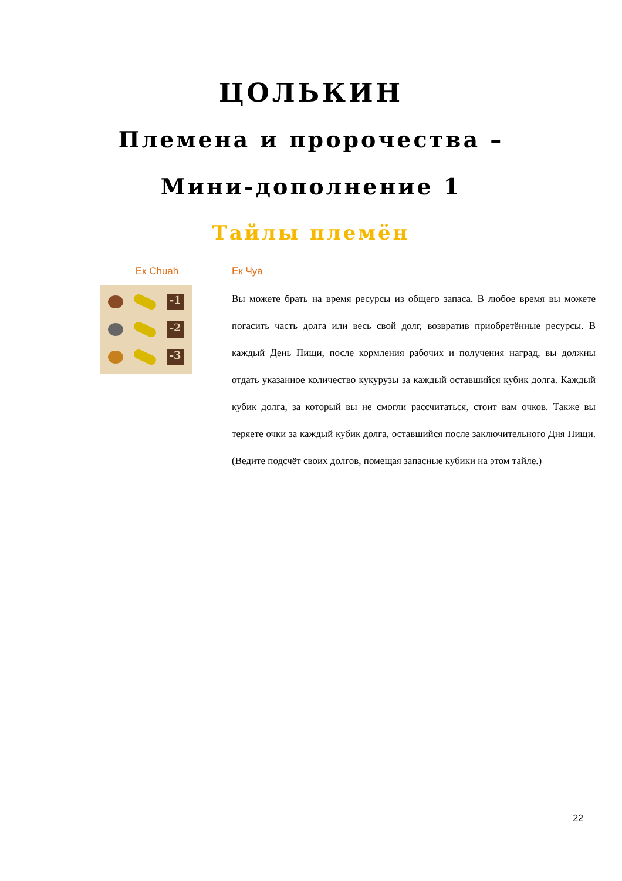ЦОЛЬКИН
Племена и пророчества –
Мини-дополнение 1
Тайлы племён
Ек Chuah
-1
-2
-3
Ек Чуа
Вы можете брать на время ресурсы из общего запаса. В любое время вы можете погасить часть долга или весь свой долг, возвратив приобретённые ресурсы. В каждый День Пищи, после кормления рабочих и получения наград, вы должны отдать указанное количество кукурузы за каждый оставшийся кубик долга. Каждый кубик долга, за который вы не смогли рассчитаться, стоит вам очков. Также вы теряете очки за каждый кубик долга, оставшийся после заключительного Дня Пищи. (Ведите подсчёт своих долгов, помещая запасные кубики на этом тайле.)
22